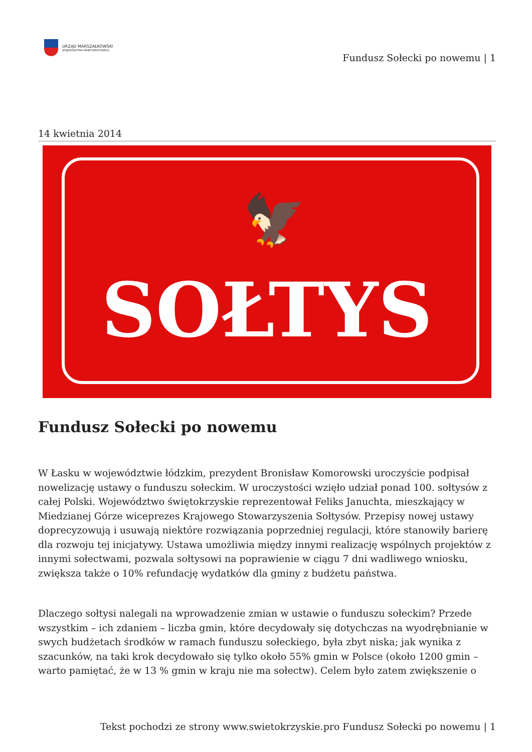URZĄD MARSZAŁKOWSKI
WOJEWÓDZTWA ŚWIĘTOKRZYSKIEGO
Fundusz Sołecki po nowemu | 1
14 kwietnia 2014
🦅
SOŁTYS
Fundusz Sołecki po nowemu
W Łasku w województwie łódzkim, prezydent Bronisław Komorowski uroczyście podpisał nowelizację ustawy o funduszu sołeckim. W uroczystości wzięło udział ponad 100. sołtysów z całej Polski. Województwo świętokrzyskie reprezentował Feliks Januchta, mieszkający w Miedzianej Górze wiceprezes Krajowego Stowarzyszenia Sołtysów. Przepisy nowej ustawy doprecyzowują i usuwają niektóre rozwiązania poprzedniej regulacji, które stanowiły barierę dla rozwoju tej inicjatywy. Ustawa umożliwia między innymi realizację wspólnych projektów z innymi sołectwami, pozwala sołtysowi na poprawienie w ciągu 7 dni wadliwego wniosku, zwiększa także o 10% refundację wydatków dla gminy z budżetu państwa.
Dlaczego sołtysi nalegali na wprowadzenie zmian w ustawie o funduszu sołeckim? Przede wszystkim – ich zdaniem – liczba gmin, które decydowały się dotychczas na wyodrębnianie w swych budżetach środków w ramach funduszu sołeckiego, była zbyt niska; jak wynika z szacunków, na taki krok decydowało się tylko około 55% gmin w Polsce (około 1200 gmin – warto pamiętać, że w 13 % gmin w kraju nie ma sołectw). Celem było zatem zwiększenie o
Tekst pochodzi ze strony www.swietokrzyskie.pro Fundusz Sołecki po nowemu | 1